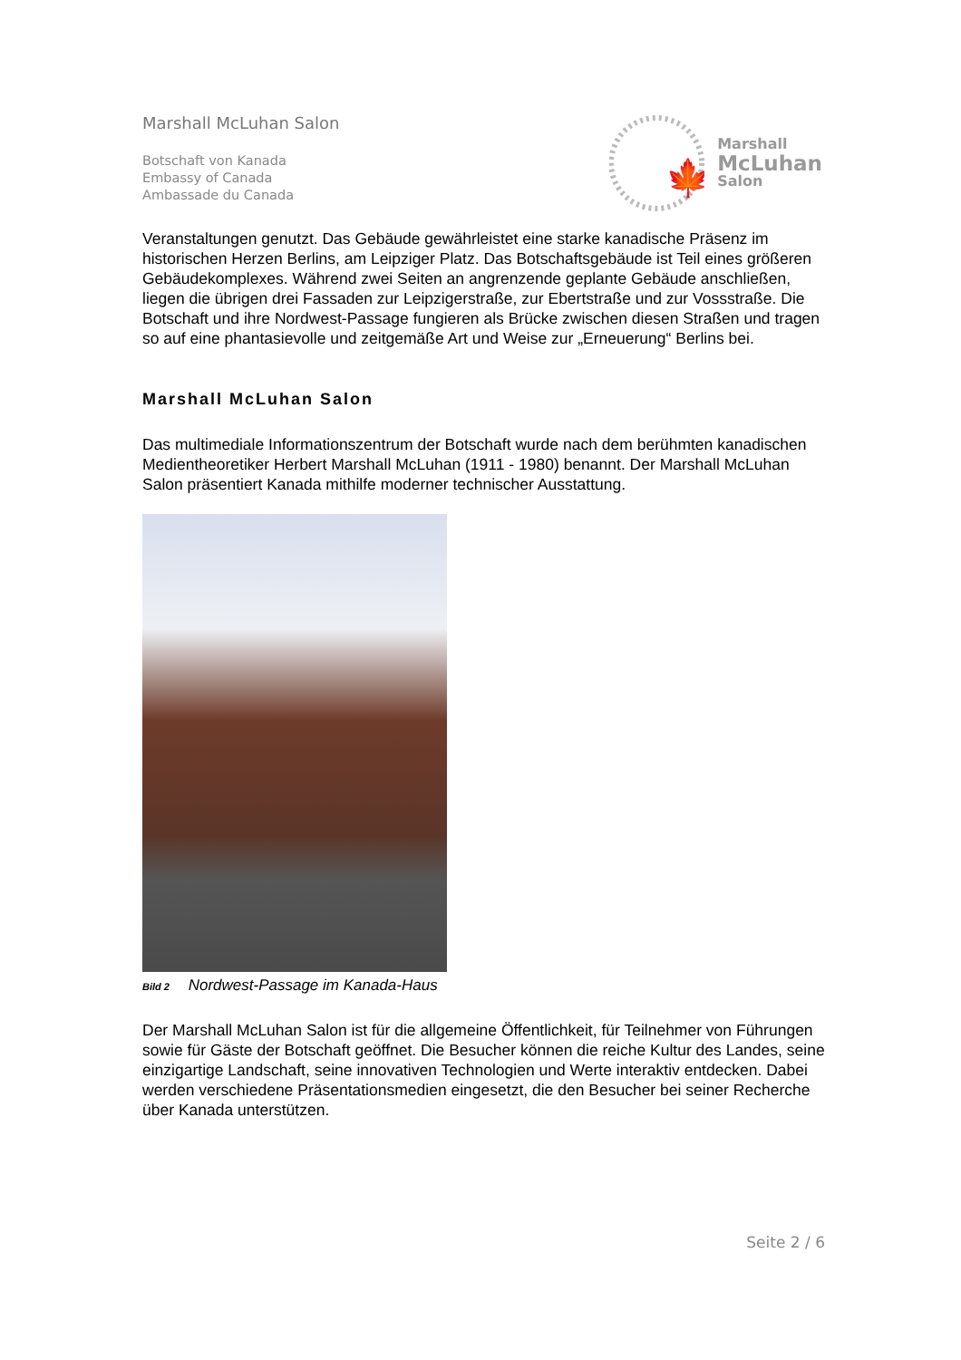Marshall McLuhan Salon
Botschaft von Kanada
Embassy of Canada
Ambassade du Canada
🍁
Marshall
McLuhan
Salon
Veranstaltungen genutzt. Das Gebäude gewährleistet eine starke kanadische Präsenz im historischen Herzen Berlins, am Leipziger Platz. Das Botschaftsgebäude ist Teil eines größeren Gebäudekomplexes. Während zwei Seiten an angrenzende geplante Gebäude anschließen, liegen die übrigen drei Fassaden zur Leipzigerstraße, zur Ebertstraße und zur Vossstraße. Die Botschaft und ihre Nordwest-Passage fungieren als Brücke zwischen diesen Straßen und tragen so auf eine phantasievolle und zeitgemäße Art und Weise zur „Erneuerung“ Berlins bei.
Marshall McLuhan Salon
Das multimediale Informationszentrum der Botschaft wurde nach dem berühmten kanadischen Medientheoretiker Herbert Marshall McLuhan (1911 - 1980) benannt. Der Marshall McLuhan Salon präsentiert Kanada mithilfe moderner technischer Ausstattung.
Bild 2 Nordwest-Passage im Kanada-Haus
Der Marshall McLuhan Salon ist für die allgemeine Öffentlichkeit, für Teilnehmer von Führungen sowie für Gäste der Botschaft geöffnet. Die Besucher können die reiche Kultur des Landes, seine einzigartige Landschaft, seine innovativen Technologien und Werte interaktiv entdecken. Dabei werden verschiedene Präsentationsmedien eingesetzt, die den Besucher bei seiner Recherche über Kanada unterstützen.
Seite 2 / 6